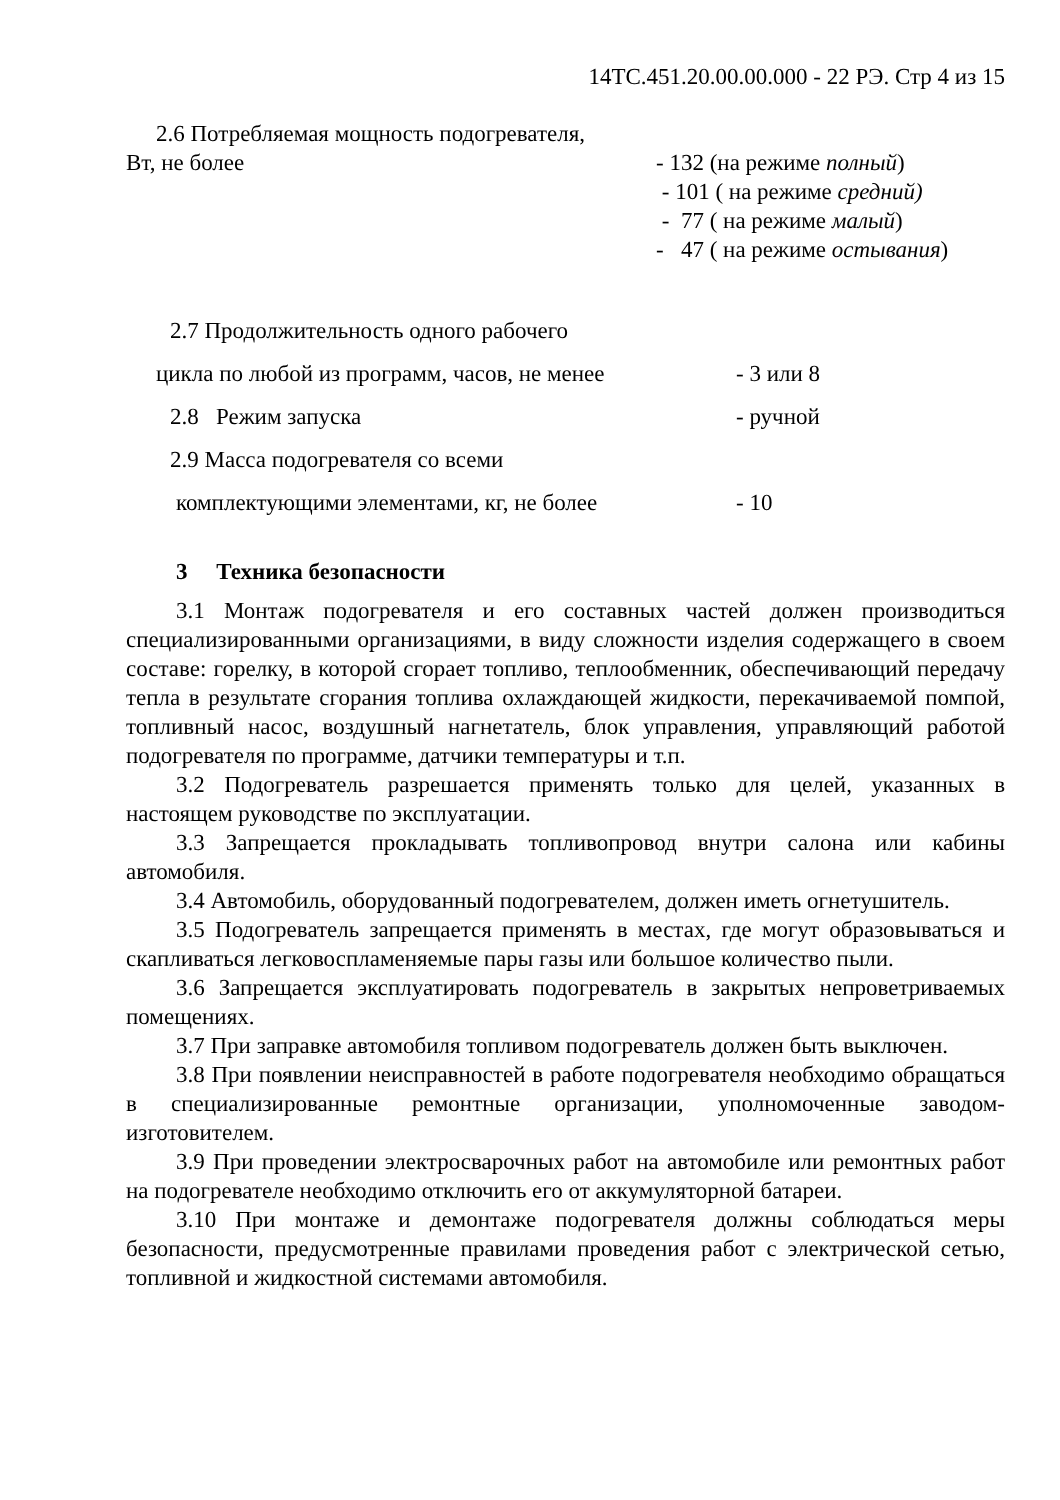14ТС.451.20.00.00.000 - 22 РЭ. Стр 4 из 15
2.6 Потребляемая мощность подогревателя,
Вт, не более - 132 (на режиме полный)
- 101 ( на режиме средний)
- 77 ( на режиме малый)
- 47 ( на режиме остывания)
2.7 Продолжительность одного рабочего
цикла по любой из программ, часов, не менее
- 3 или 8
2.8 Режим запуска - ручной
2.9 Масса подогревателя со всеми
комплектующими элементами, кг, не более - 10
3 Техника безопасности
3.1 Монтаж подогревателя и его составных частей должен производиться специализированными организациями, в виду сложности изделия содержащего в своем составе: горелку, в которой сгорает топливо, теплообменник, обеспечивающий передачу тепла в результате сгорания топлива охлаждающей жидкости, перекачиваемой помпой, топливный насос, воздушный нагнетатель, блок управления, управляющий работой подогревателя по программе, датчики температуры и т.п.
3.2 Подогреватель разрешается применять только для целей, указанных в настоящем руководстве по эксплуатации.
3.3 Запрещается прокладывать топливопровод внутри салона или кабины автомобиля.
3.4 Автомобиль, оборудованный подогревателем, должен иметь огнетушитель.
3.5 Подогреватель запрещается применять в местах, где могут образовываться и скапливаться легковоспламеняемые пары газы или большое количество пыли.
3.6 Запрещается эксплуатировать подогреватель в закрытых непроветриваемых помещениях.
3.7 При заправке автомобиля топливом подогреватель должен быть выключен.
3.8 При появлении неисправностей в работе подогревателя необходимо обращаться в специализированные ремонтные организации, уполномоченные заводом-изготовителем.
3.9 При проведении электросварочных работ на автомобиле или ремонтных работ на подогревателе необходимо отключить его от аккумуляторной батареи.
3.10 При монтаже и демонтаже подогревателя должны соблюдаться меры безопасности, предусмотренные правилами проведения работ с электрической сетью, топливной и жидкостной системами автомобиля.